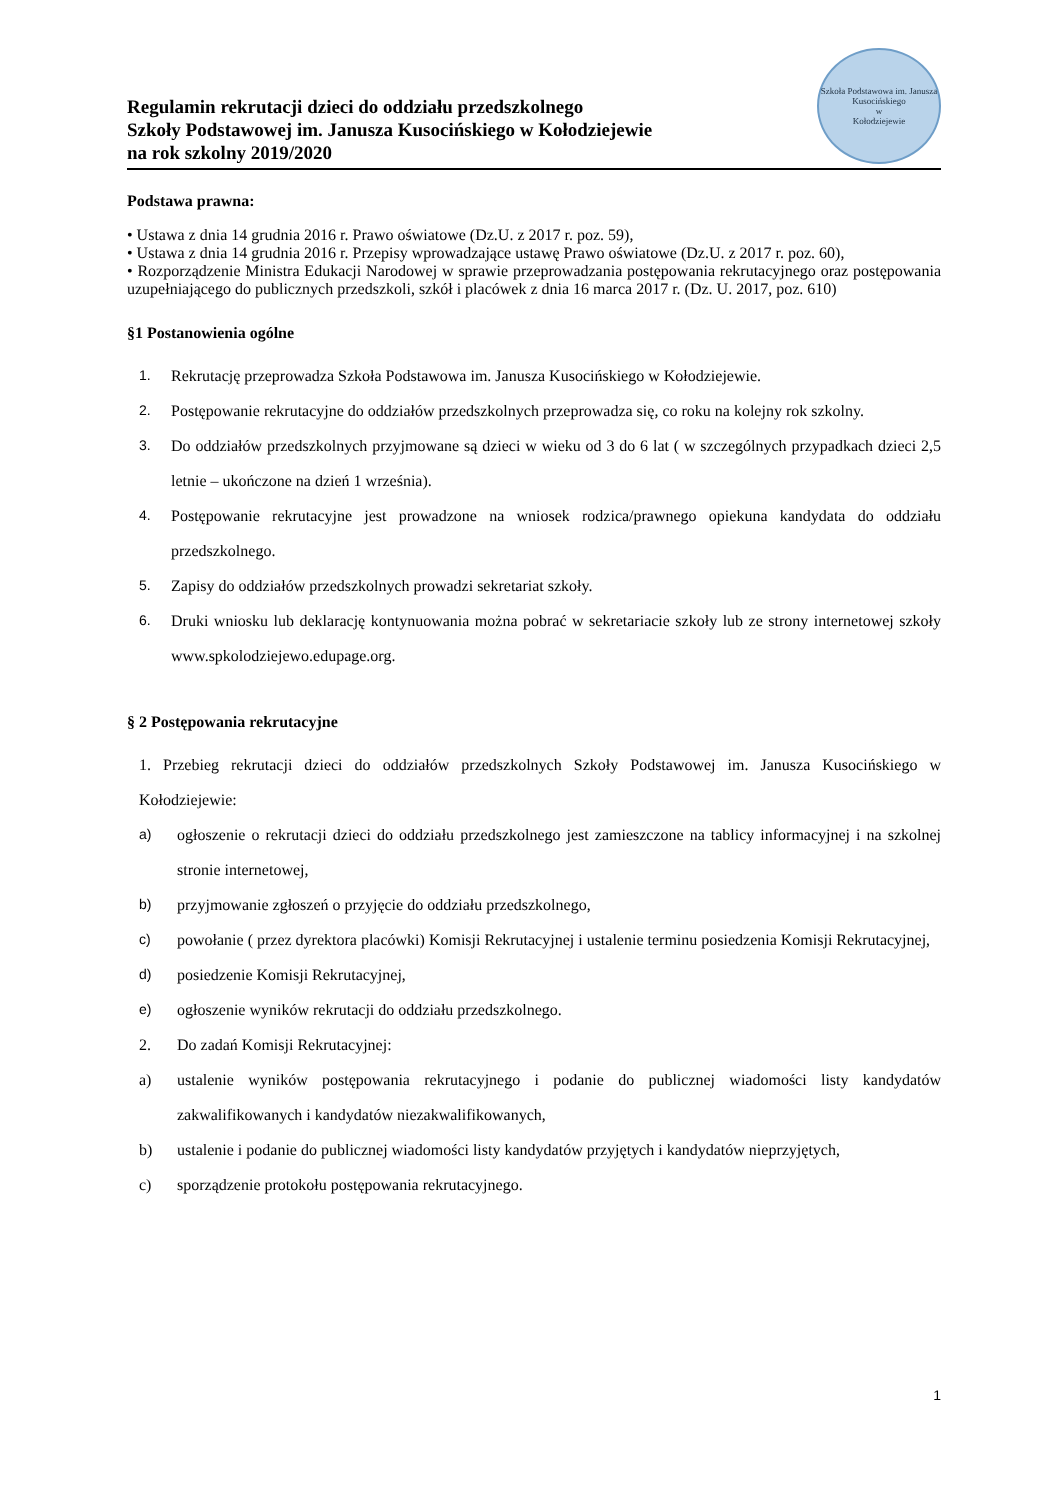Regulamin rekrutacji dzieci do oddziału przedszkolnego
Szkoły Podstawowej im. Janusza Kusocińskiego w Kołodziejewie
na rok szkolny 2019/2020
Szkoła Podstawowa im. Janusza Kusocińskiego
w
Kołodziejewie
Podstawa prawna:
• Ustawa z dnia 14 grudnia 2016 r. Prawo oświatowe (Dz.U. z 2017 r. poz. 59),
• Ustawa z dnia 14 grudnia 2016 r. Przepisy wprowadzające ustawę Prawo oświatowe (Dz.U. z 2017 r. poz. 60),
• Rozporządzenie Ministra Edukacji Narodowej w sprawie przeprowadzania postępowania rekrutacyjnego oraz postępowania uzupełniającego do publicznych przedszkoli, szkół i placówek z dnia 16 marca 2017 r. (Dz. U. 2017, poz. 610)
§1 Postanowienia ogólne
1. Rekrutację przeprowadza Szkoła Podstawowa im. Janusza Kusocińskiego w Kołodziejewie.
2. Postępowanie rekrutacyjne do oddziałów przedszkolnych przeprowadza się, co roku na kolejny rok szkolny.
3. Do oddziałów przedszkolnych przyjmowane są dzieci w wieku od 3 do 6 lat ( w szczególnych przypadkach dzieci 2,5 letnie – ukończone na dzień 1 września).
4. Postępowanie rekrutacyjne jest prowadzone na wniosek rodzica/prawnego opiekuna kandydata do oddziału przedszkolnego.
5. Zapisy do oddziałów przedszkolnych prowadzi sekretariat szkoły.
6. Druki wniosku lub deklarację kontynuowania można pobrać w sekretariacie szkoły lub ze strony internetowej szkoły www.spkolodziejewo.edupage.org.
§ 2 Postępowania rekrutacyjne
1. Przebieg rekrutacji dzieci do oddziałów przedszkolnych Szkoły Podstawowej im. Janusza Kusocińskiego w Kołodziejewie:
a) ogłoszenie o rekrutacji dzieci do oddziału przedszkolnego jest zamieszczone na tablicy informacyjnej i na szkolnej stronie internetowej,
b) przyjmowanie zgłoszeń o przyjęcie do oddziału przedszkolnego,
c) powołanie ( przez dyrektora placówki) Komisji Rekrutacyjnej i ustalenie terminu posiedzenia Komisji Rekrutacyjnej,
d) posiedzenie Komisji Rekrutacyjnej,
e) ogłoszenie wyników rekrutacji do oddziału przedszkolnego.
2. Do zadań Komisji Rekrutacyjnej:
a) ustalenie wyników postępowania rekrutacyjnego i podanie do publicznej wiadomości listy kandydatów zakwalifikowanych i kandydatów niezakwalifikowanych,
b) ustalenie i podanie do publicznej wiadomości listy kandydatów przyjętych i kandydatów nieprzyjętych,
c) sporządzenie protokołu postępowania rekrutacyjnego.
1